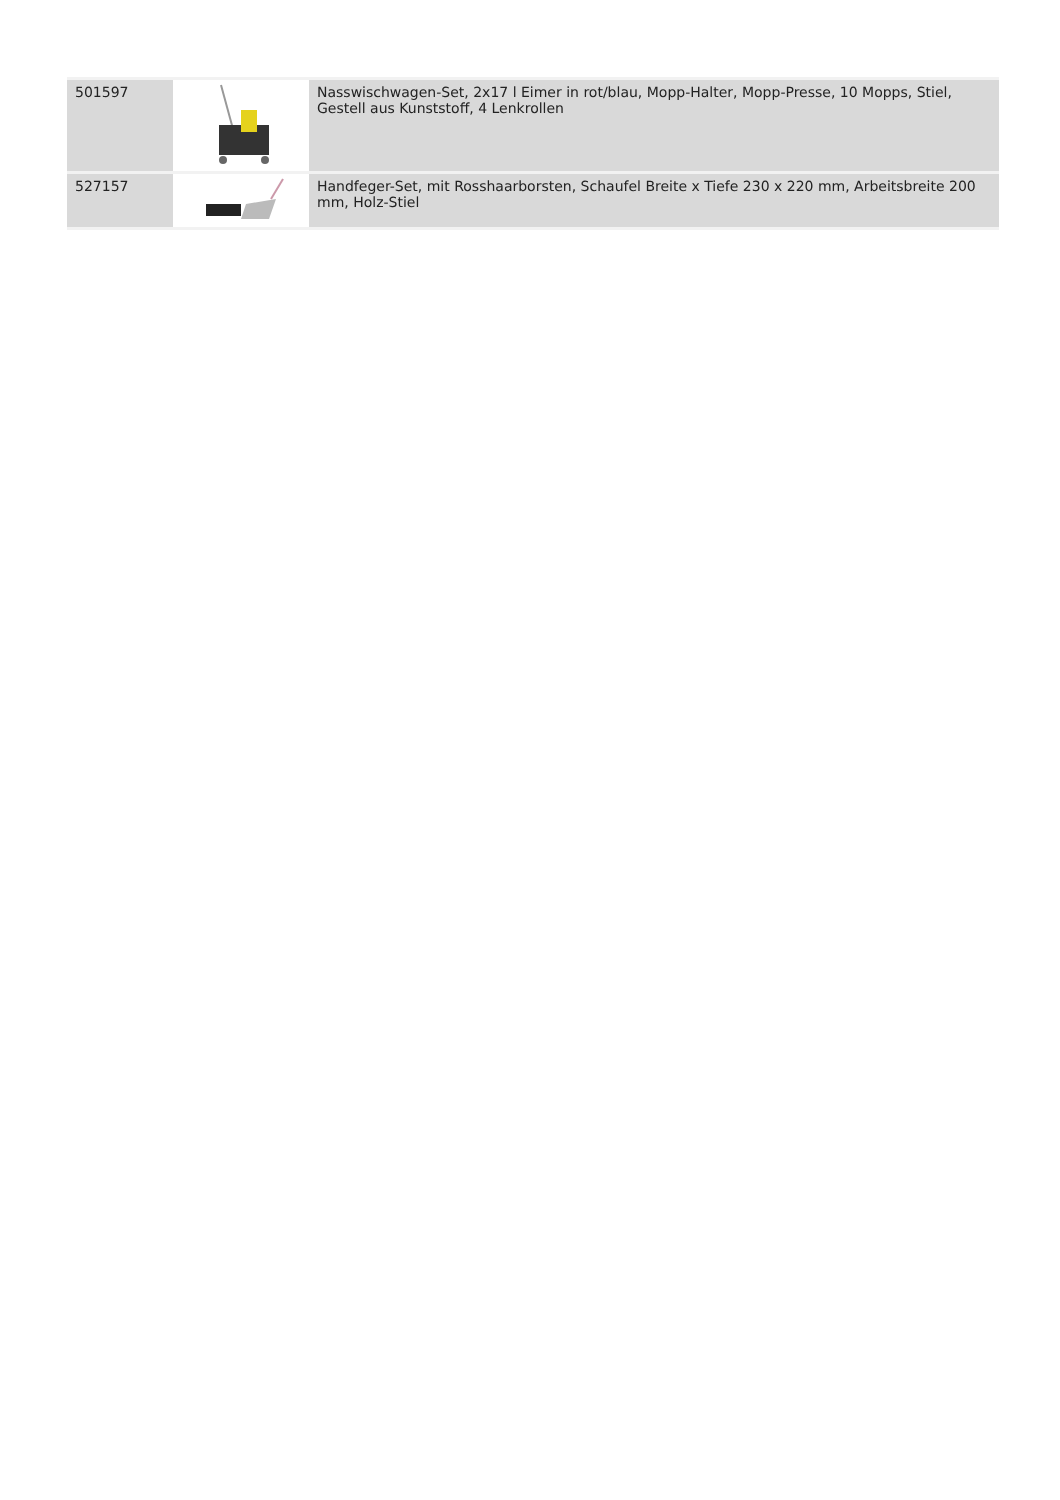| 501597 | | Nasswischwagen-Set, 2x17 l Eimer in rot/blau, Mopp-Halter, Mopp-Presse, 10 Mopps, Stiel, Gestell aus Kunststoff, 4 Lenkrollen |
| 527157 | | Handfeger-Set, mit Rosshaarborsten, Schaufel Breite x Tiefe 230 x 220 mm, Arbeitsbreite 200 mm, Holz-Stiel |